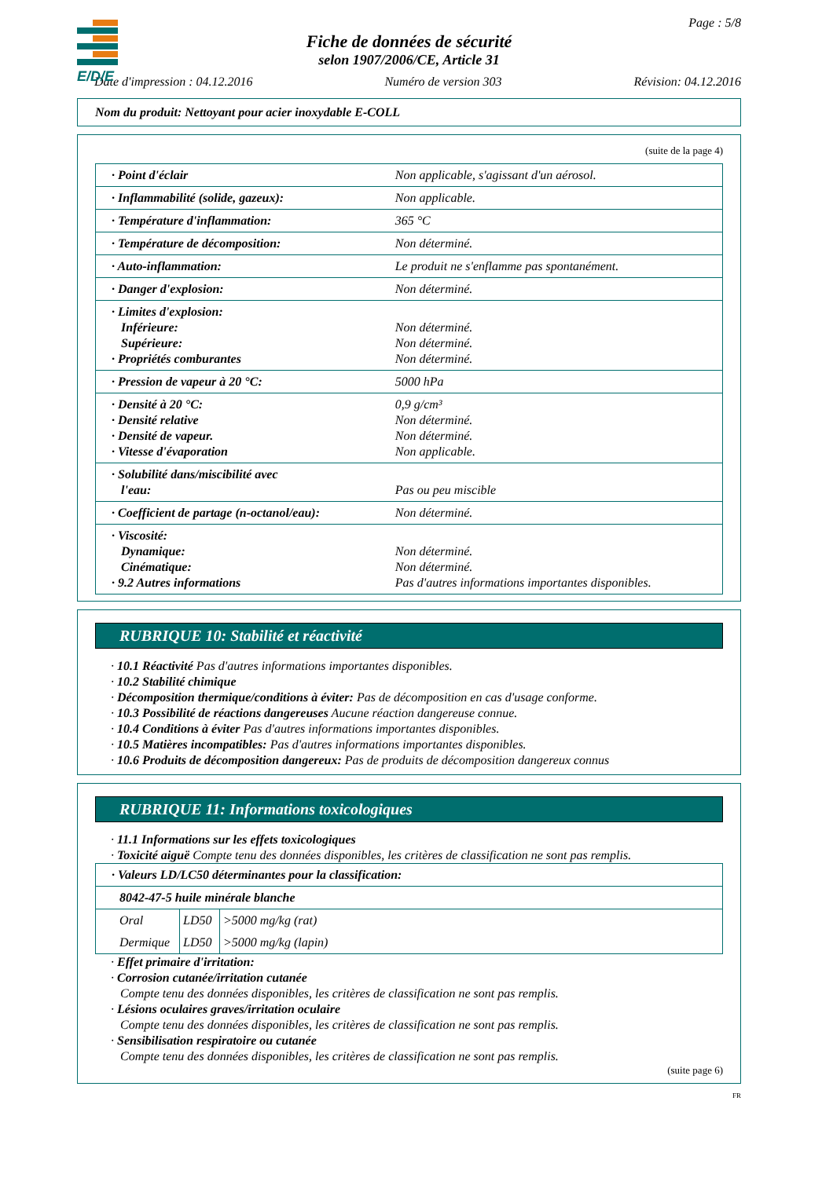E/D/E
Page : 5/8
Fiche de données de sécurité
selon 1907/2006/CE, Article 31
Date d'impression : 04.12.2016 Numéro de version 303 Révision: 04.12.2016
Nom du produit: Nettoyant pour acier inoxydable E-COLL
(suite de la page 4)
| · Point d'éclair | Non applicable, s'agissant d'un aérosol. |
| · Inflammabilité (solide, gazeux): | Non applicable. |
| · Température d'inflammation: | 365 °C |
| · Température de décomposition: | Non déterminé. |
| · Auto-inflammation: | Le produit ne s'enflamme pas spontanément. |
| · Danger d'explosion: | Non déterminé. |
| · Limites d'explosion: Inférieure: Supérieure: · Propriétés comburantes | Non déterminé. Non déterminé. Non déterminé. |
| · Pression de vapeur à 20 °C: | 5000 hPa |
| · Densité à 20 °C: · Densité relative · Densité de vapeur. · Vitesse d'évaporation | 0,9 g/cm³ Non déterminé. Non déterminé. Non applicable. |
| · Solubilité dans/miscibilité avec l'eau: | Pas ou peu miscible |
| · Coefficient de partage (n-octanol/eau): | Non déterminé. |
| · Viscosité: Dynamique: Cinématique: · 9.2 Autres informations | Non déterminé. Non déterminé. Pas d'autres informations importantes disponibles. |
RUBRIQUE 10: Stabilité et réactivité
· 10.1 Réactivité Pas d'autres informations importantes disponibles.
· 10.2 Stabilité chimique
· Décomposition thermique/conditions à éviter: Pas de décomposition en cas d'usage conforme.
· 10.3 Possibilité de réactions dangereuses Aucune réaction dangereuse connue.
· 10.4 Conditions à éviter Pas d'autres informations importantes disponibles.
· 10.5 Matières incompatibles: Pas d'autres informations importantes disponibles.
· 10.6 Produits de décomposition dangereux: Pas de produits de décomposition dangereux connus
RUBRIQUE 11: Informations toxicologiques
· 11.1 Informations sur les effets toxicologiques
· Toxicité aiguë Compte tenu des données disponibles, les critères de classification ne sont pas remplis.
| · Valeurs LD/LC50 déterminantes pour la classification: | | |
| 8042-47-5 huile minérale blanche | | |
| Oral | LD50 | >5000 mg/kg (rat) |
| Dermique | LD50 | >5000 mg/kg (lapin) |
· Effet primaire d'irritation:
· Corrosion cutanée/irritation cutanée
Compte tenu des données disponibles, les critères de classification ne sont pas remplis.
· Lésions oculaires graves/irritation oculaire
Compte tenu des données disponibles, les critères de classification ne sont pas remplis.
· Sensibilisation respiratoire ou cutanée
Compte tenu des données disponibles, les critères de classification ne sont pas remplis.
(suite page 6)
FR